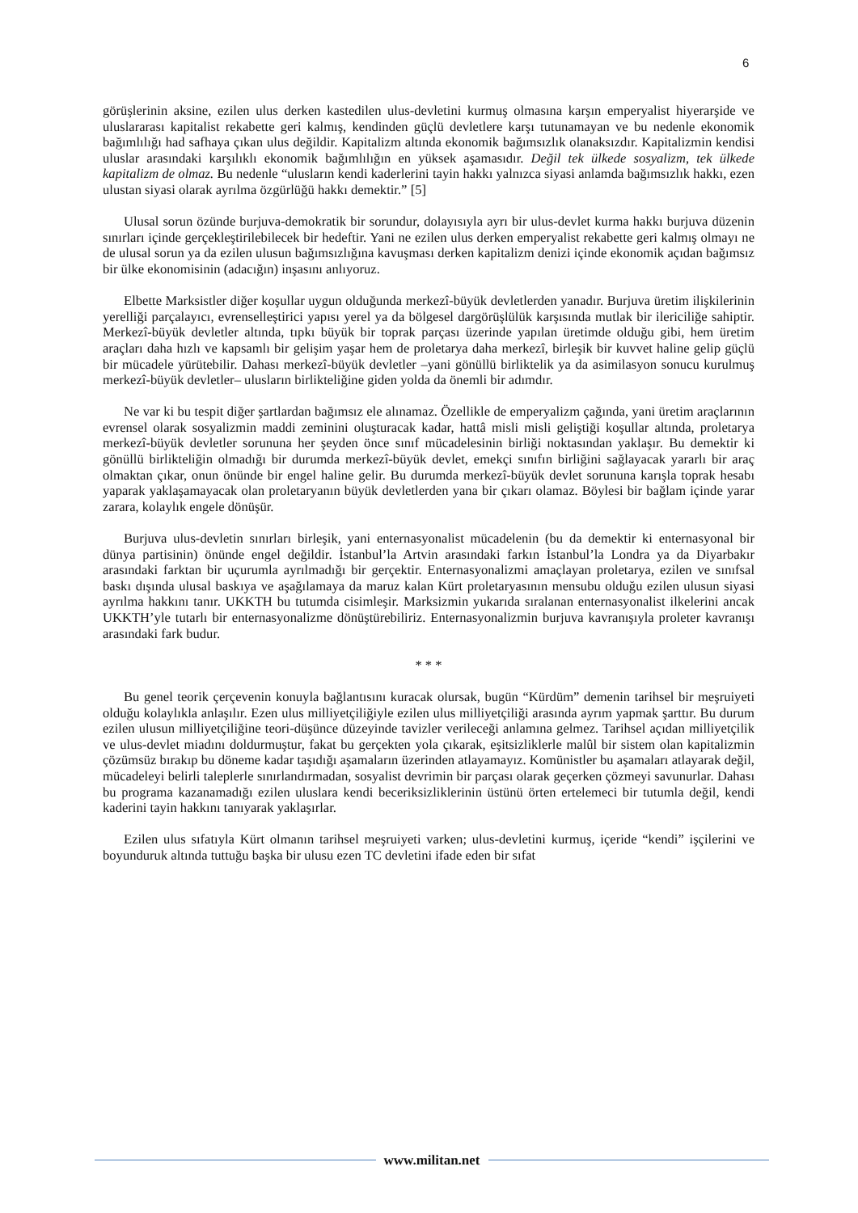6
görüşlerinin aksine, ezilen ulus derken kastedilen ulus-devletini kurmuş olmasına karşın emperyalist hiyerarşide ve uluslararası kapitalist rekabette geri kalmış, kendinden güçlü devletlere karşı tutunamayan ve bu nedenle ekonomik bağımlılığı had safhaya çıkan ulus değildir. Kapitalizm altında ekonomik bağımsızlık olanaksızdır. Kapitalizmin kendisi uluslar arasındaki karşılıklı ekonomik bağımlılığın en yüksek aşamasıdır. Değil tek ülkede sosyalizm, tek ülkede kapitalizm de olmaz. Bu nedenle “ulusların kendi kaderlerini tayin hakkı yalnızca siyasi anlamda bağımsızlık hakkı, ezen ulustan siyasi olarak ayrılma özgürlüğü hakkı demektir.” [5]
Ulusal sorun özünde burjuva-demokratik bir sorundur, dolayısıyla ayrı bir ulus-devlet kurma hakkı burjuva düzenin sınırları içinde gerçekleştirilebilecek bir hedeftir. Yani ne ezilen ulus derken emperyalist rekabette geri kalmış olmayı ne de ulusal sorun ya da ezilen ulusun bağımsızlığına kavuşması derken kapitalizm denizi içinde ekonomik açıdan bağımsız bir ülke ekonomisinin (adacığın) inşasını anlıyoruz.
Elbette Marksistler diğer koşullar uygun olduğunda merkezî-büyük devletlerden yanadır. Burjuva üretim ilişkilerinin yerelliği parçalayıcı, evrenselleştirici yapısı yerel ya da bölgesel dargörüşlülük karşısında mutlak bir ilericiliğe sahiptir. Merkezî-büyük devletler altında, tıpkı büyük bir toprak parçası üzerinde yapılan üretimde olduğu gibi, hem üretim araçları daha hızlı ve kapsamlı bir gelişim yaşar hem de proletarya daha merkezî, birleşik bir kuvvet haline gelip güçlü bir mücadele yürütebilir. Dahası merkezî-büyük devletler –yani gönüllü birliktelik ya da asimilasyon sonucu kurulmuş merkezî-büyük devletler– ulusların birlikteliğine giden yolda da önemli bir adımdır.
Ne var ki bu tespit diğer şartlardan bağımsız ele alınamaz. Özellikle de emperyalizm çağında, yani üretim araçlarının evrensel olarak sosyalizmin maddi zeminini oluşturacak kadar, hattâ misli misli geliştiği koşullar altında, proletarya merkezî-büyük devletler sorununa her şeyden önce sınıf mücadelesinin birliği noktasından yaklaşır. Bu demektir ki gönüllü birlikteliğin olmadığı bir durumda merkezî-büyük devlet, emekçi sınıfın birliğini sağlayacak yararlı bir araç olmaktan çıkar, onun önünde bir engel haline gelir. Bu durumda merkezî-büyük devlet sorununa karışla toprak hesabı yaparak yaklaşamayacak olan proletaryanın büyük devletlerden yana bir çıkarı olamaz. Böylesi bir bağlam içinde yarar zarara, kolaylık engele dönüşür.
Burjuva ulus-devletin sınırları birleşik, yani enternasyonalist mücadelenin (bu da demektir ki enternasyonal bir dünya partisinin) önünde engel değildir. İstanbul’la Artvin arasındaki farkın İstanbul’la Londra ya da Diyarbakır arasındaki farktan bir uçurumla ayrılmadığı bir gerçektir. Enternasyonalizmi amaçlayan proletarya, ezilen ve sınıfsal baskı dışında ulusal baskıya ve aşağılamaya da maruz kalan Kürt proletaryasının mensubu olduğu ezilen ulusun siyasi ayrılma hakkını tanır. UKKTH bu tutumda cisimleşir. Marksizmin yukarıda sıralanan enternasyonalist ilkelerini ancak UKKTH’yle tutarlı bir enternasyonalizme dönüştürebiliriz. Enternasyonalizmin burjuva kavranışıyla proleter kavranışı arasındaki fark budur.
* * *
Bu genel teorik çerçevenin konuyla bağlantısını kuracak olursak, bugün “Kürdüm” demenin tarihsel bir meşruiyeti olduğu kolaylıkla anlaşılır. Ezen ulus milliyetçiliğiyle ezilen ulus milliyetçiliği arasında ayrım yapmak şarttır. Bu durum ezilen ulusun milliyetçiliğine teori-düşünce düzeyinde tavizler verileceği anlamına gelmez. Tarihsel açıdan milliyetçilik ve ulus-devlet miadını doldurmuştur, fakat bu gerçekten yola çıkarak, eşitsizliklerle malûl bir sistem olan kapitalizmin çözümsüz bırakıp bu döneme kadar taşıdığı aşamaların üzerinden atlayamayız. Komünistler bu aşamaları atlayarak değil, mücadeleyi belirli taleplerle sınırlandırmadan, sosyalist devrimin bir parçası olarak geçerken çözmeyi savunurlar. Dahası bu programa kazanamadığı ezilen uluslara kendi beceriksizliklerinin üstünü örten ertelemeci bir tutumla değil, kendi kaderini tayin hakkını tanıyarak yaklaşırlar.
Ezilen ulus sıfatıyla Kürt olmanın tarihsel meşruiyeti varken; ulus-devletini kurmuş, içeride “kendi” işçilerini ve boyunduruk altında tuttuğu başka bir ulusu ezen TC devletini ifade eden bir sıfat
www.militan.net